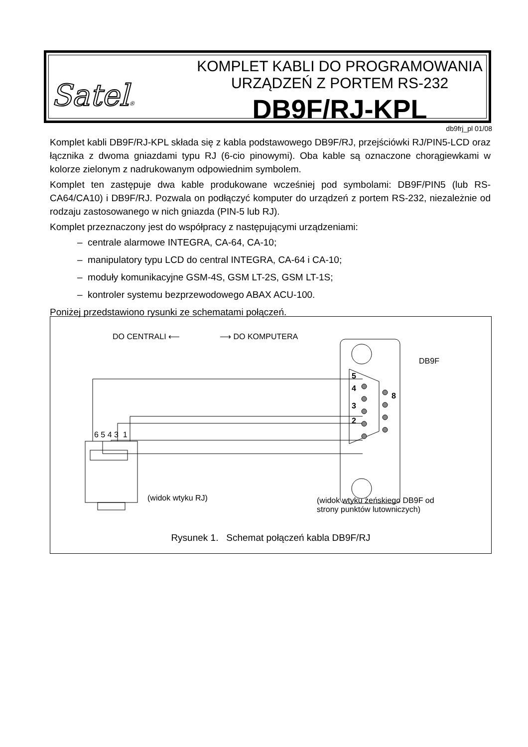Satel®
KOMPLET KABLI DO PROGRAMOWANIA
URZĄDZEŃ Z PORTEM RS-232
DB9F/RJ-KPL
db9frj_pl 01/08
Komplet kabli DB9F/RJ-KPL składa się z kabla podstawowego DB9F/RJ, przejściówki RJ/PIN5-LCD oraz łącznika z dwoma gniazdami typu RJ (6-cio pinowymi). Oba kable są oznaczone chorągiewkami w kolorze zielonym z nadrukowanym odpowiednim symbolem.
Komplet ten zastępuje dwa kable produkowane wcześniej pod symbolami: DB9F/PIN5 (lub RS-CA64/CA10) i DB9F/RJ. Pozwala on podłączyć komputer do urządzeń z portem RS-232, niezależnie od rodzaju zastosowanego w nich gniazda (PIN-5 lub RJ).
Komplet przeznaczony jest do współpracy z następującymi urządzeniami:
– centrale alarmowe INTEGRA, CA-64, CA-10;
– manipulatory typu LCD do central INTEGRA, CA-64 i CA-10;
– moduły komunikacyjne GSM-4S, GSM LT-2S, GSM LT-1S;
– kontroler systemu bezprzewodowego ABAX ACU-100.
Poniżej przedstawiono rysunki ze schematami połączeń.
DO CENTRALI ⟵ ⟶ DO KOMPUTERA
DB9F
5
4
8
3
2
6 5 4 3 1
(widok wtyku RJ) (widok wtyku żeńskiego DB9F od
strony punktów lutowniczych)
Rysunek 1. Schemat połączeń kabla DB9F/RJ